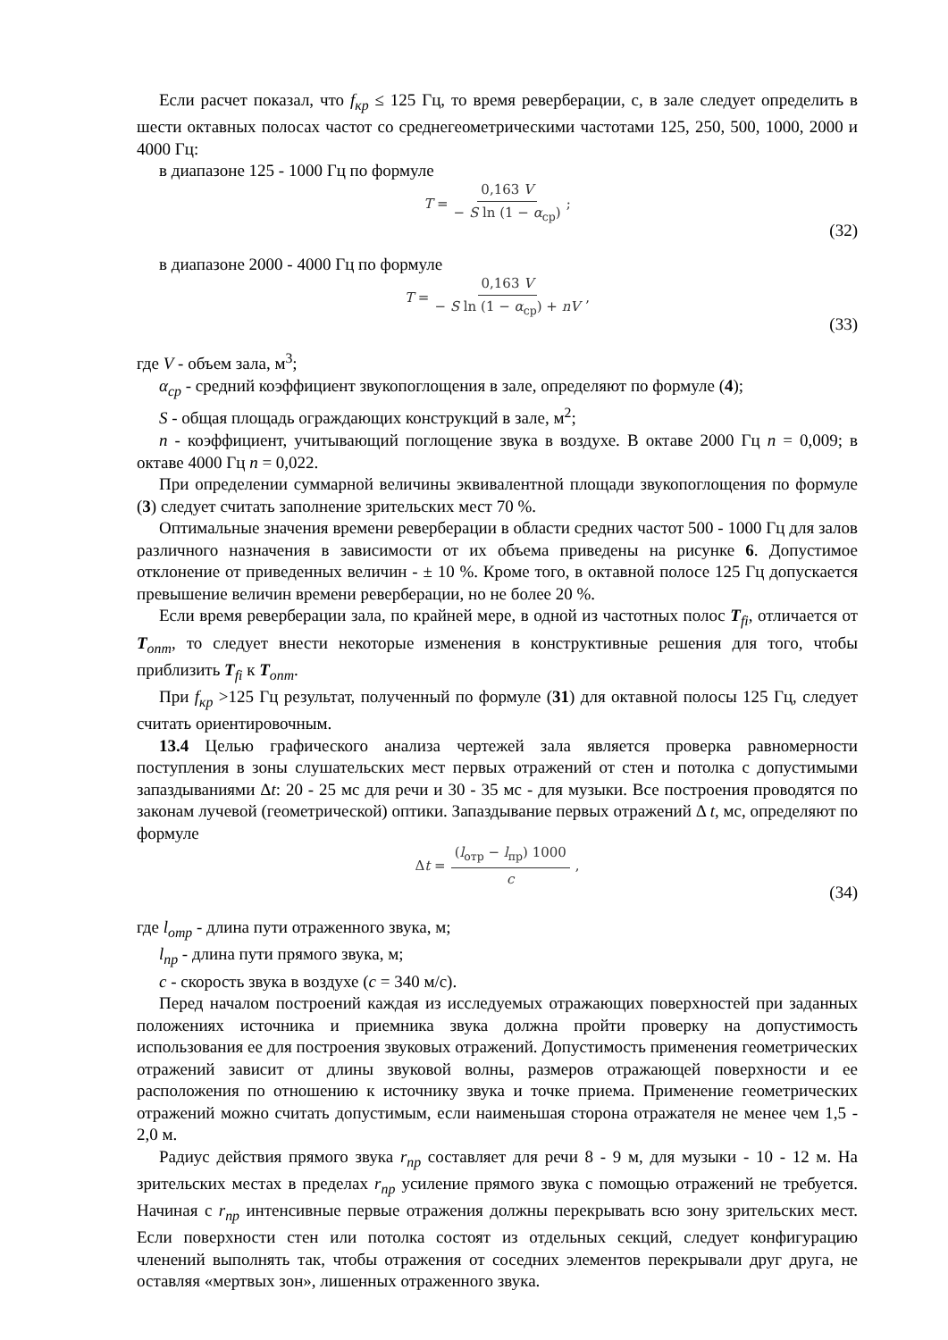Если расчет показал, что f<sub>кр</sub> ≤ 125 Гц, то время реверберации, с, в зале следует определить в шести октавных полосах частот со среднегеометрическими частотами 125, 250, 500, 1000, 2000 и 4000 Гц:
в диапазоне 125 - 1000 Гц по формуле
T = 0,163 V − S ln (1 − α<sub>ср</sub>);
(32)
в диапазоне 2000 - 4000 Гц по формуле
T = 0,163 V − S ln (1 − α<sub>ср</sub>) + nV,
(33)
где V - объем зала, м<sup>3</sup>;
α<sub>ср</sub> - средний коэффициент звукопоглощения в зале, определяют по формуле (4);
S - общая площадь ограждающих конструкций в зале, м<sup>2</sup>;
n - коэффициент, учитывающий поглощение звука в воздухе. В октаве 2000 Гц n = 0,009; в октаве 4000 Гц n = 0,022.
При определении суммарной величины эквивалентной площади звукопоглощения по формуле (3) следует считать заполнение зрительских мест 70 %.
Оптимальные значения времени реверберации в области средних частот 500 - 1000 Гц для залов различного назначения в зависимости от их объема приведены на рисунке 6. Допустимое отклонение от приведенных величин - ± 10 %. Кроме того, в октавной полосе 125 Гц допускается превышение величин времени реверберации, но не более 20 %.
Если время реверберации зала, по крайней мере, в одной из частотных полос T<sub>fi</sub>, отличается от T<sub>опт</sub>, то следует внести некоторые изменения в конструктивные решения для того, чтобы приблизить T<sub>fi</sub> к T<sub>опт</sub>.
При f<sub>кр</sub> >125 Гц результат, полученный по формуле (31) для октавной полосы 125 Гц, следует считать ориентировочным.
13.4 Целью графического анализа чертежей зала является проверка равномерности поступления в зоны слушательских мест первых отражений от стен и потолка с допустимыми запаздываниями Δt: 20 - 25 мс для речи и 30 - 35 мс - для музыки. Все построения проводятся по законам лучевой (геометрической) оптики. Запаздывание первых отражений Δ t, мс, определяют по формуле
Δ t = (l<sub>отр</sub> − l<sub>пр</sub>) 1000 c,
(34)
где l<sub>отр</sub> - длина пути отраженного звука, м;
l<sub>пр</sub> - длина пути прямого звука, м;
c - скорость звука в воздухе (c = 340 м/с).
Перед началом построений каждая из исследуемых отражающих поверхностей при заданных положениях источника и приемника звука должна пройти проверку на допустимость использования ее для построения звуковых отражений. Допустимость применения геометрических отражений зависит от длины звуковой волны, размеров отражающей поверхности и ее расположения по отношению к источнику звука и точке приема. Применение геометрических отражений можно считать допустимым, если наименьшая сторона отражателя не менее чем 1,5 - 2,0 м.
Радиус действия прямого звука r<sub>пр</sub> составляет для речи 8 - 9 м, для музыки - 10 - 12 м. На зрительских местах в пределах r<sub>пр</sub> усиление прямого звука с помощью отражений не требуется. Начиная с r<sub>пр</sub> интенсивные первые отражения должны перекрывать всю зону зрительских мест. Если поверхности стен или потолка состоят из отдельных секций, следует конфигурацию членений выполнять так, чтобы отражения от соседних элементов перекрывали друг друга, не оставляя «мертвых зон», лишенных отраженного звука.